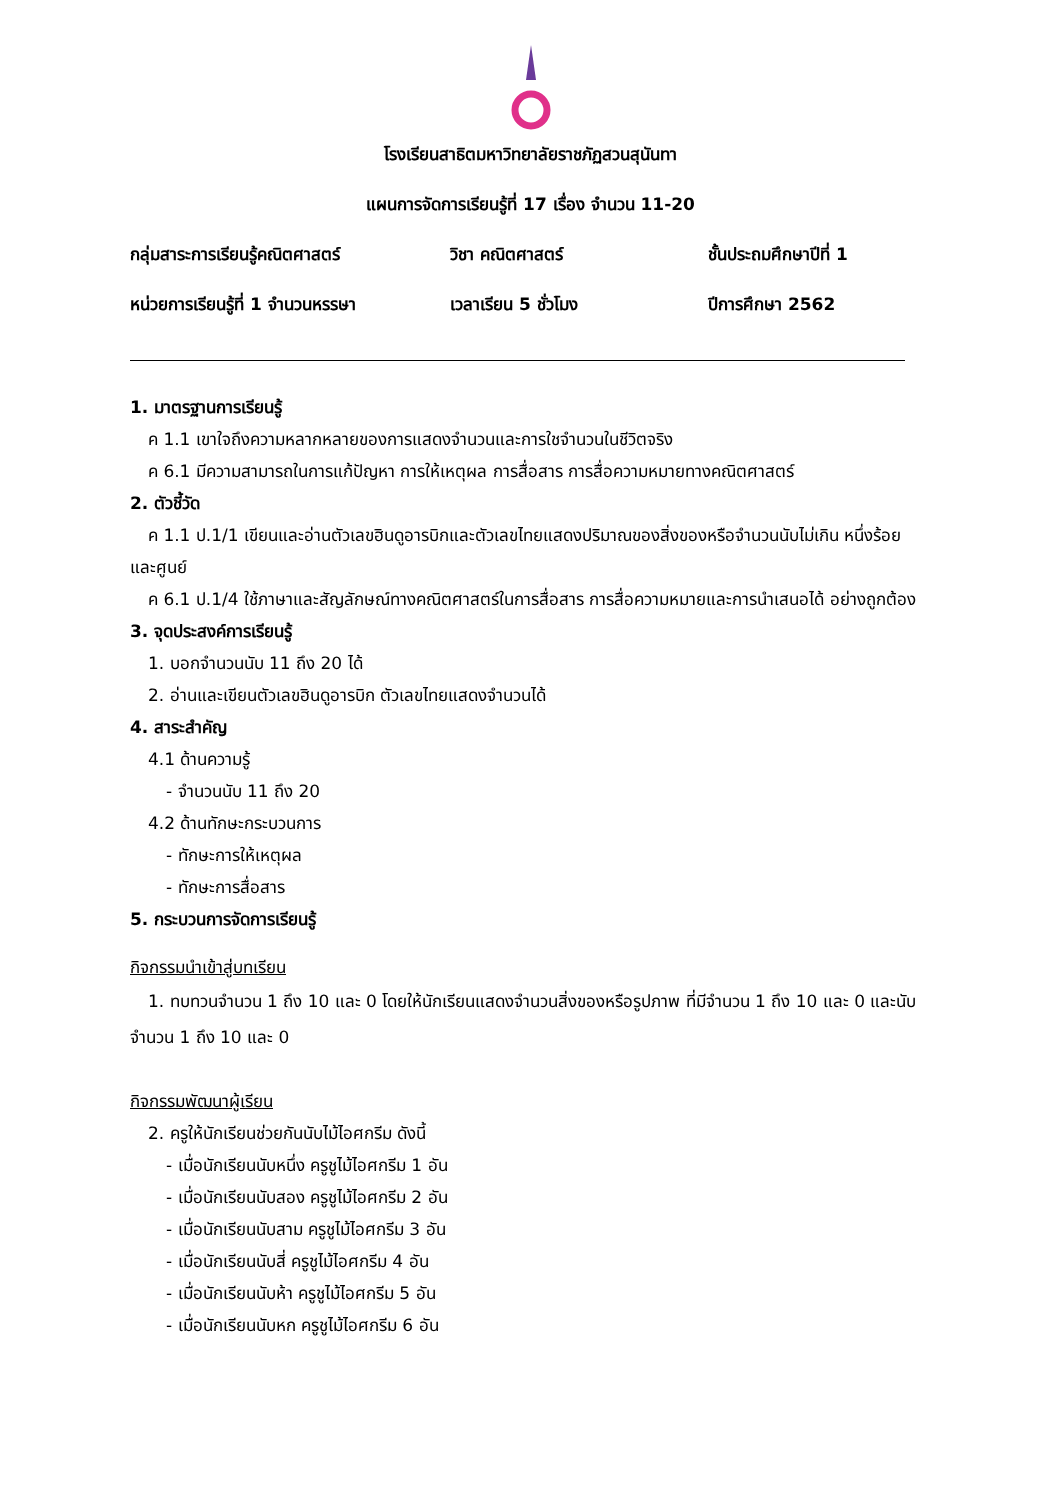โรงเรียนสาธิตมหาวิทยาลัยราชภัฏสวนสุนันทา
แผนการจัดการเรียนรู้ที่ 17 เรื่อง จำนวน 11-20
กลุ่มสาระการเรียนรู้คณิตศาสตร์ วิชา คณิตศาสตร์ ชั้นประถมศึกษาปีที่ 1
หน่วยการเรียนรู้ที่ 1 จำนวนหรรษา
เวลาเรียน 5 ชั่วโมง ปีการศึกษา 2562
1. มาตรฐานการเรียนรู้
ค 1.1 เขาใจถึงความหลากหลายของการแสดงจำนวนและการใชจำนวนในชีวิตจริง
ค 6.1 มีความสามารถในการแก้ปัญหา การให้เหตุผล การสื่อสาร การสื่อความหมายทางคณิตศาสตร์
2. ตัวชี้วัด
ค 1.1 ป.1/1 เขียนและอ่านตัวเลขฮินดูอารบิกและตัวเลขไทยแสดงปริมาณของสิ่งของหรือจำนวนนับไม่เกิน หนึ่งร้อย และศูนย์
ค 6.1 ป.1/4 ใช้ภาษาและสัญลักษณ์ทางคณิตศาสตร์ในการสื่อสาร การสื่อความหมายและการนำเสนอได้ อย่างถูกต้อง
3. จุดประสงค์การเรียนรู้
1. บอกจำนวนนับ 11 ถึง 20 ได้
2. อ่านและเขียนตัวเลขฮินดูอารบิก ตัวเลขไทยแสดงจำนวนได้
4. สาระสำคัญ
4.1 ด้านความรู้
- จำนวนนับ 11 ถึง 20
4.2 ด้านทักษะกระบวนการ
- ทักษะการให้เหตุผล
- ทักษะการสื่อสาร
5. กระบวนการจัดการเรียนรู้
กิจกรรมนำเข้าสู่บทเรียน
1. ทบทวนจำนวน 1 ถึง 10 และ 0 โดยให้นักเรียนแสดงจำนวนสิ่งของหรือรูปภาพ ที่มีจำนวน 1 ถึง 10 และ 0 และนับจำนวน 1 ถึง 10 และ 0
กิจกรรมพัฒนาผู้เรียน
2. ครูให้นักเรียนช่วยกันนับไม้ไอศกรีม ดังนี้
- เมื่อนักเรียนนับหนึ่ง ครูชูไม้ไอศกรีม 1 อัน
- เมื่อนักเรียนนับสอง ครูชูไม้ไอศกรีม 2 อัน
- เมื่อนักเรียนนับสาม ครูชูไม้ไอศกรีม 3 อัน
- เมื่อนักเรียนนับสี่ ครูชูไม้ไอศกรีม 4 อัน
- เมื่อนักเรียนนับห้า ครูชูไม้ไอศกรีม 5 อัน
- เมื่อนักเรียนนับหก ครูชูไม้ไอศกรีม 6 อัน